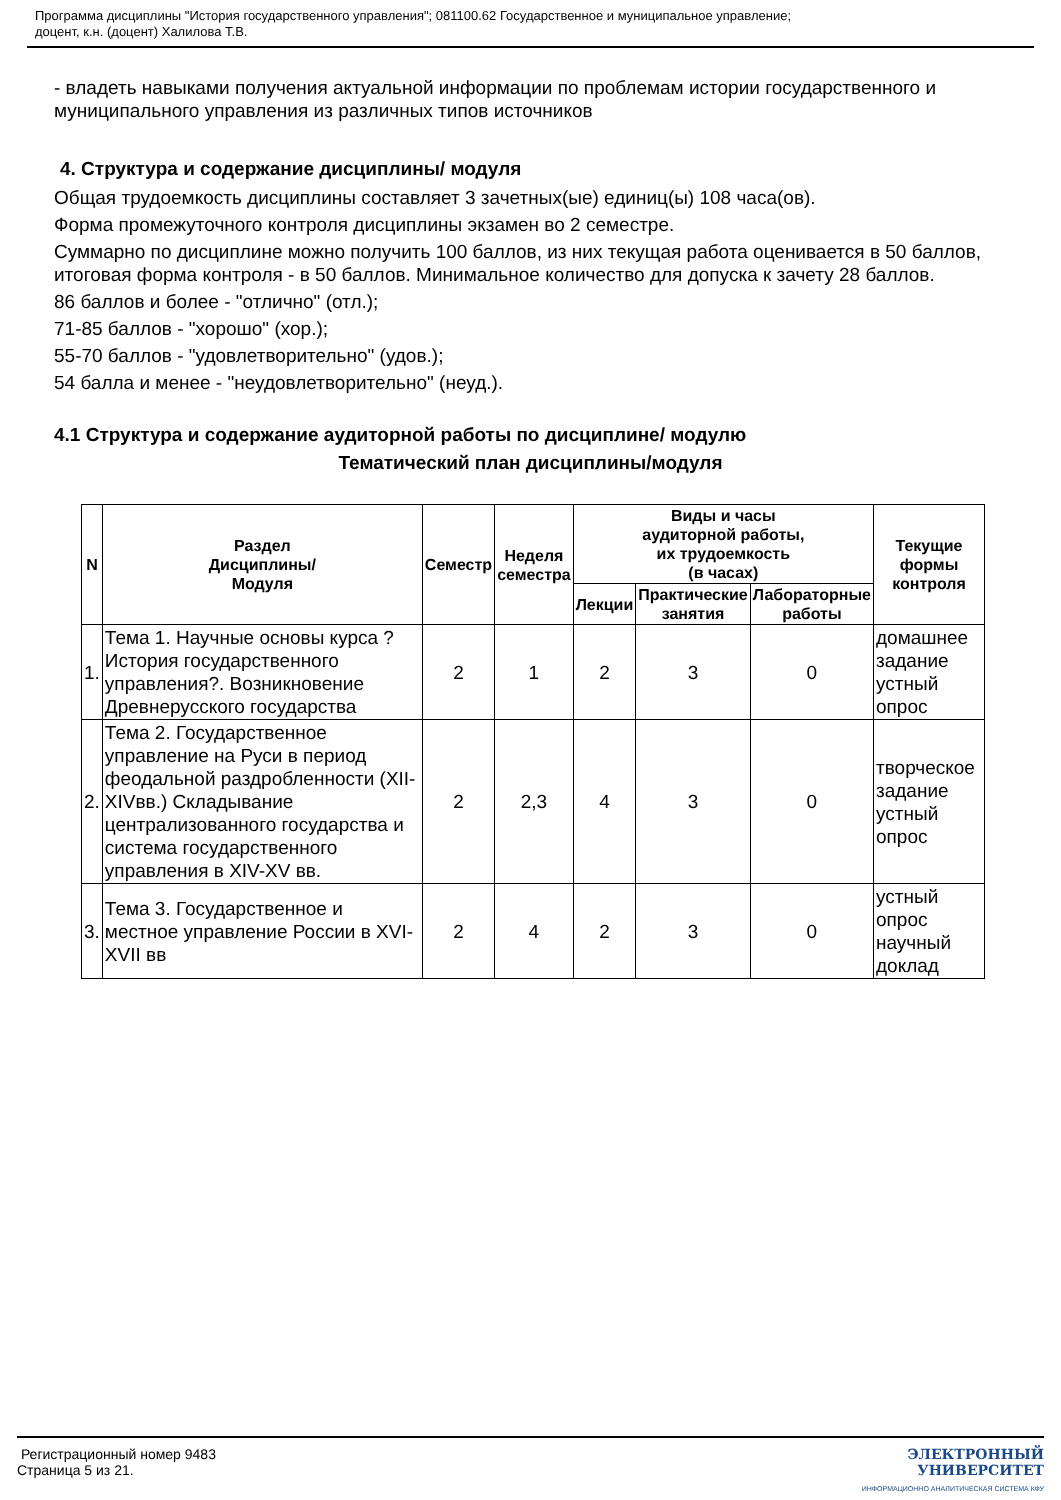Программа дисциплины "История государственного управления"; 081100.62 Государственное и муниципальное управление;
доцент, к.н. (доцент) Халилова Т.В.
- владеть навыками получения актуальной информации по проблемам истории государственного и муниципального управления из различных типов источников
4. Структура и содержание дисциплины/ модуля
Общая трудоемкость дисциплины составляет 3 зачетных(ые) единиц(ы) 108 часа(ов).
Форма промежуточного контроля дисциплины экзамен во 2 семестре.
Суммарно по дисциплине можно получить 100 баллов, из них текущая работа оценивается в 50 баллов, итоговая форма контроля - в 50 баллов. Минимальное количество для допуска к зачету 28 баллов.
86 баллов и более - "отлично" (отл.);
71-85 баллов - "хорошо" (хор.);
55-70 баллов - "удовлетворительно" (удов.);
54 балла и менее - "неудовлетворительно" (неуд.).
4.1 Структура и содержание аудиторной работы по дисциплине/ модулю
Тематический план дисциплины/модуля
| N | Раздел Дисциплины/ Модуля | Семестр | Неделя семестра | Виды и часы аудиторной работы, их трудоемкость (в часах) | | | Текущие формы контроля |
| --- | --- | --- | --- | --- | --- | --- | --- |
| | | | | Лекции | Практические занятия | Лабораторные работы | |
| 1. | Тема 1. Научные основы курса ?История государственного управления?. Возникновение Древнерусского государства | 2 | 1 | 2 | 3 | 0 | домашнее задание устный опрос |
| 2. | Тема 2. Государственное управление на Руси в период феодальной раздробленности (XII-XIVвв.) Складывание централизованного государства и система государственного управления в XIV-XV вв. | 2 | 2,3 | 4 | 3 | 0 | творческое задание устный опрос |
| 3. | Тема 3. Государственное и местное управление России в XVI-XVII вв | 2 | 4 | 2 | 3 | 0 | устный опрос научный доклад |
Регистрационный номер 9483
Страница 5 из 21.
ЭЛЕКТРОННЫЙ
УНИВЕРСИТЕТ
ИНФОРМАЦИОННО АНАЛИТИЧЕСКАЯ СИСТЕМА КФУ